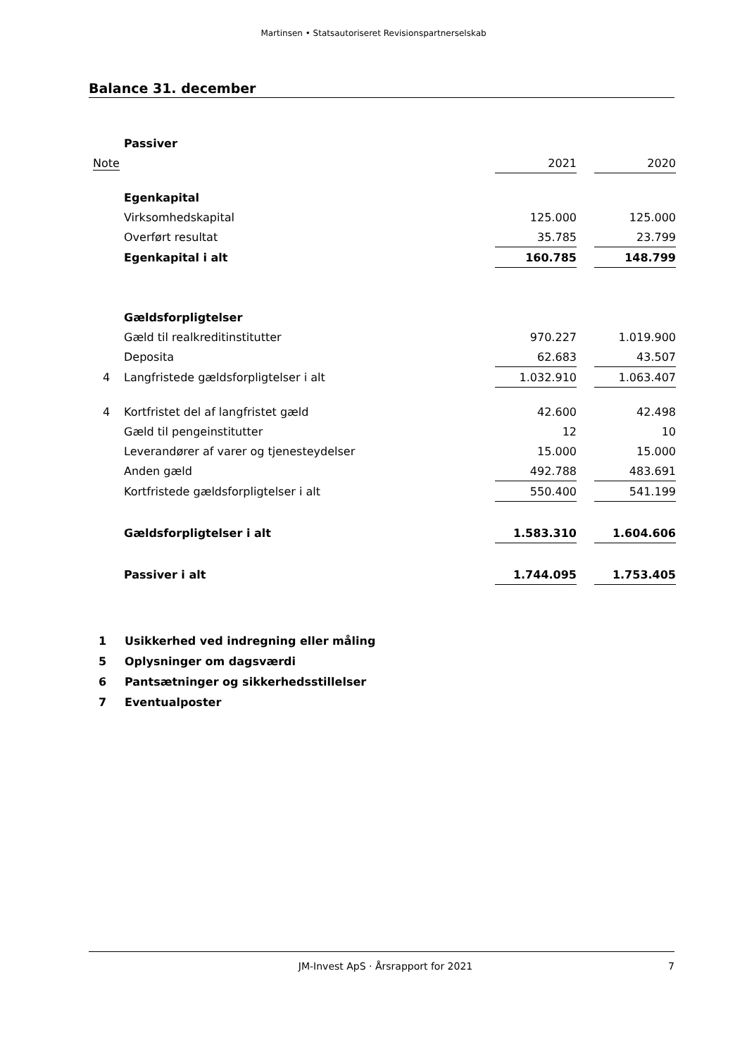Martinsen • Statsautoriseret Revisionspartnerselskab
Balance 31. december
| | Passiver | | | |
| Note | | 2021 | | 2020 |
| | Egenkapital | | | |
| | Virksomhedskapital | 125.000 | | 125.000 |
| | Overført resultat | 35.785 | | 23.799 |
| | Egenkapital i alt | 160.785 | | 148.799 |
| | Gældsforpligtelser | | | |
| | Gæld til realkreditinstitutter | 970.227 | | 1.019.900 |
| | Deposita | 62.683 | | 43.507 |
| 4 | Langfristede gældsforpligtelser i alt | 1.032.910 | | 1.063.407 |
| 4 | Kortfristet del af langfristet gæld | 42.600 | | 42.498 |
| | Gæld til pengeinstitutter | 12 | | 10 |
| | Leverandører af varer og tjenesteydelser | 15.000 | | 15.000 |
| | Anden gæld | 492.788 | | 483.691 |
| | Kortfristede gældsforpligtelser i alt | 550.400 | | 541.199 |
| | Gældsforpligtelser i alt | 1.583.310 | | 1.604.606 |
| | Passiver i alt | 1.744.095 | | 1.753.405 |
1 Usikkerhed ved indregning eller måling
5 Oplysninger om dagsværdi
6 Pantsætninger og sikkerhedsstillelser
7 Eventualposter
JM-Invest ApS · Årsrapport for 2021 7